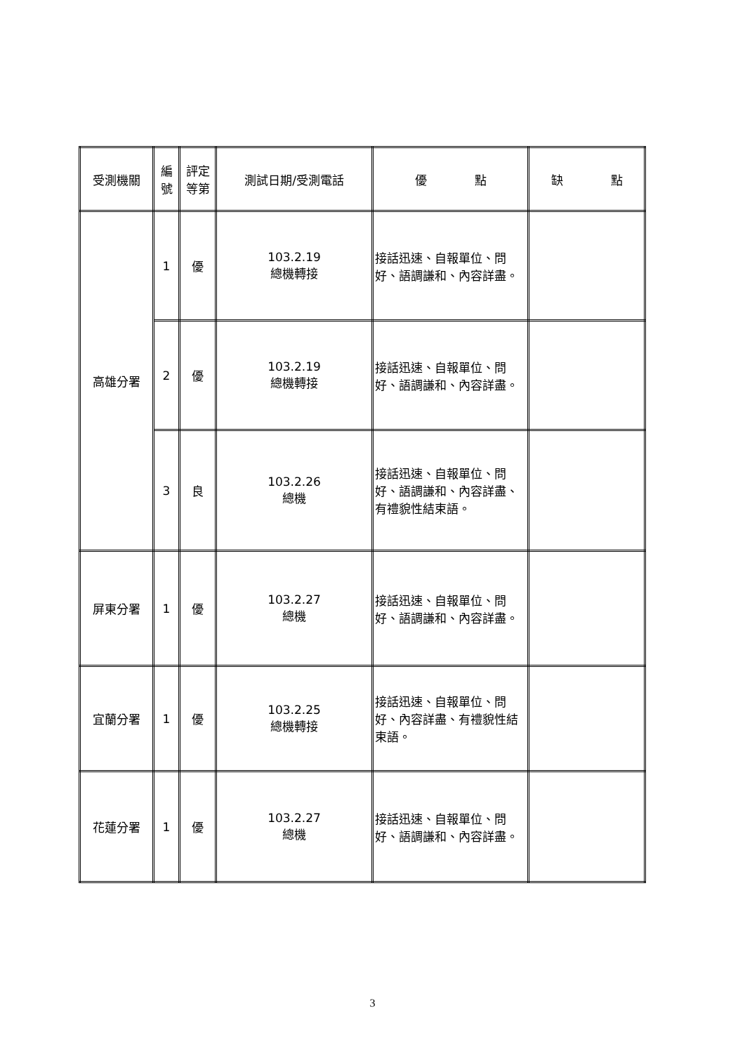| 受測機關 | 編 號 | 評定 等第 | 測試日期/受測電話 | 優 點 | 缺 點 |
| --- | --- | --- | --- | --- | --- |
| 高雄分署 | 1 | 優 | 103.2.19 總機轉接 | 接話迅速、自報單位、問好、語調謙和、內容詳盡。 | |
| | 2 | 優 | 103.2.19 總機轉接 | 接話迅速、自報單位、問好、語調謙和、內容詳盡。 | |
| | 3 | 良 | 103.2.26 總機 | 接話迅速、自報單位、問好、語調謙和、內容詳盡、有禮貌性結束語。 | |
| 屏東分署 | 1 | 優 | 103.2.27 總機 | 接話迅速、自報單位、問好、語調謙和、內容詳盡。 | |
| 宜蘭分署 | 1 | 優 | 103.2.25 總機轉接 | 接話迅速、自報單位、問好、內容詳盡、有禮貌性結束語。 | |
| 花蓮分署 | 1 | 優 | 103.2.27 總機 | 接話迅速、自報單位、問好、語調謙和、內容詳盡。 | |
3